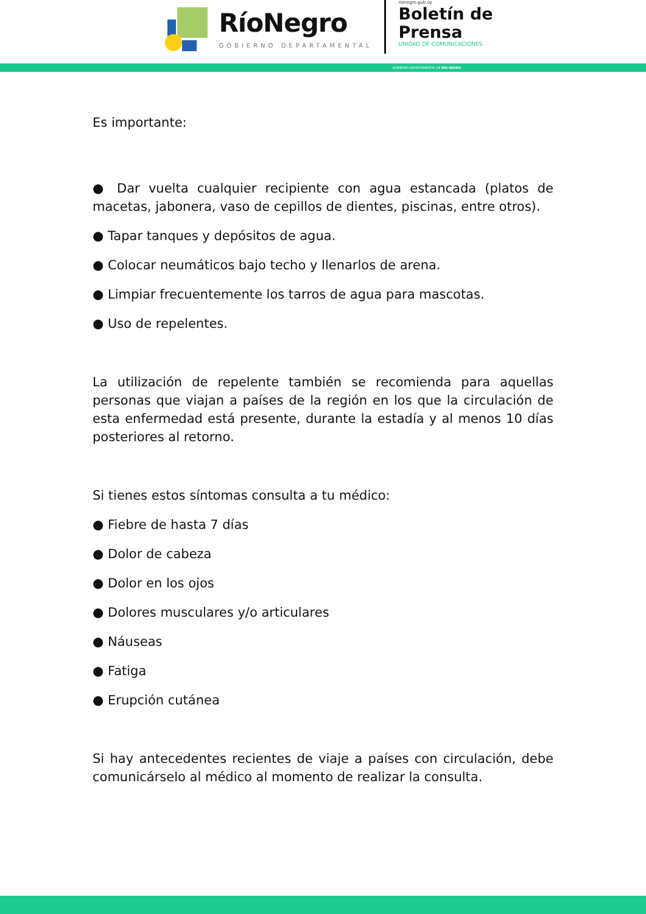RíoNegro
GOBIERNO DEPARTAMENTAL
rionegro.gub.uy
Boletín de
Prensa
UNIDAD DE COMUNICACIONES
GOBIERNO DEPARTAMENTAL DE RÍO NEGRO
Es importante:
● Dar vuelta cualquier recipiente con agua estancada (platos de macetas, jabonera, vaso de cepillos de dientes, piscinas, entre otros).
● Tapar tanques y depósitos de agua.
● Colocar neumáticos bajo techo y llenarlos de arena.
● Limpiar frecuentemente los tarros de agua para mascotas.
● Uso de repelentes.
La utilización de repelente también se recomienda para aquellas personas que viajan a países de la región en los que la circulación de esta enfermedad está presente, durante la estadía y al menos 10 días posteriores al retorno.
Si tienes estos síntomas consulta a tu médico:
● Fiebre de hasta 7 días
● Dolor de cabeza
● Dolor en los ojos
● Dolores musculares y/o articulares
● Náuseas
● Fatiga
● Erupción cutánea
Si hay antecedentes recientes de viaje a países con circulación, debe comunicárselo al médico al momento de realizar la consulta.